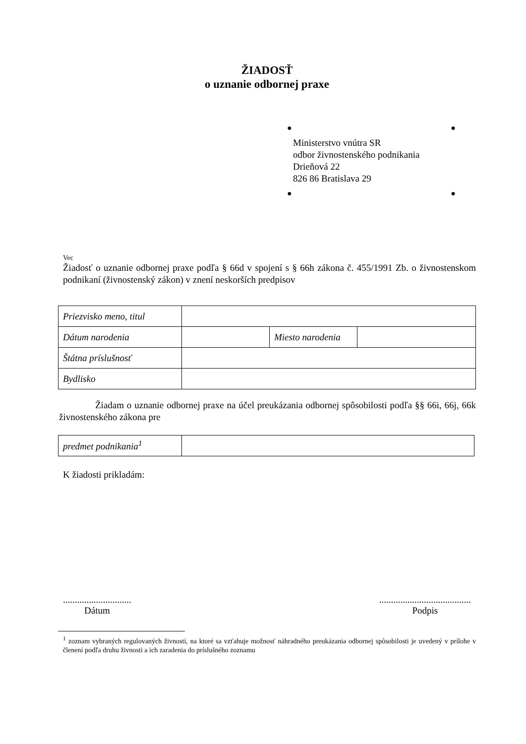ŽIADOSŤ
o uznanie odbornej praxe
● ●
Ministerstvo vnútra SR
odbor živnostenského podnikania
Drieňová 22
826 86 Bratislava 29
● ●
Vec
Žiadosť o uznanie odbornej praxe podľa § 66d v spojení s § 66h zákona č. 455/1991 Zb. o živnostenskom podnikaní (živnostenský zákon) v znení neskorších predpisov
| Priezvisko meno, titul | | | |
| Dátum narodenia | | Miesto narodenia | |
| Štátna príslušnosť | | | |
| Bydlisko | | | |
Žiadam o uznanie odbornej praxe na účel preukázania odbornej spôsobilosti podľa §§ 66i, 66j, 66k živnostenského zákona pre
| predmet podnikania<sup>1</sup> | |
K žiadosti prikladám:
.............................
Dátum
.......................................
Podpis
<sup>1</sup> zoznam vybraných regulovaných živností, na ktoré sa vzťahuje možnosť náhradného preukázania odbornej spôsobilosti je uvedený v prílohe v členení podľa druhu živnosti a ich zaradenia do príslušného zoznamu